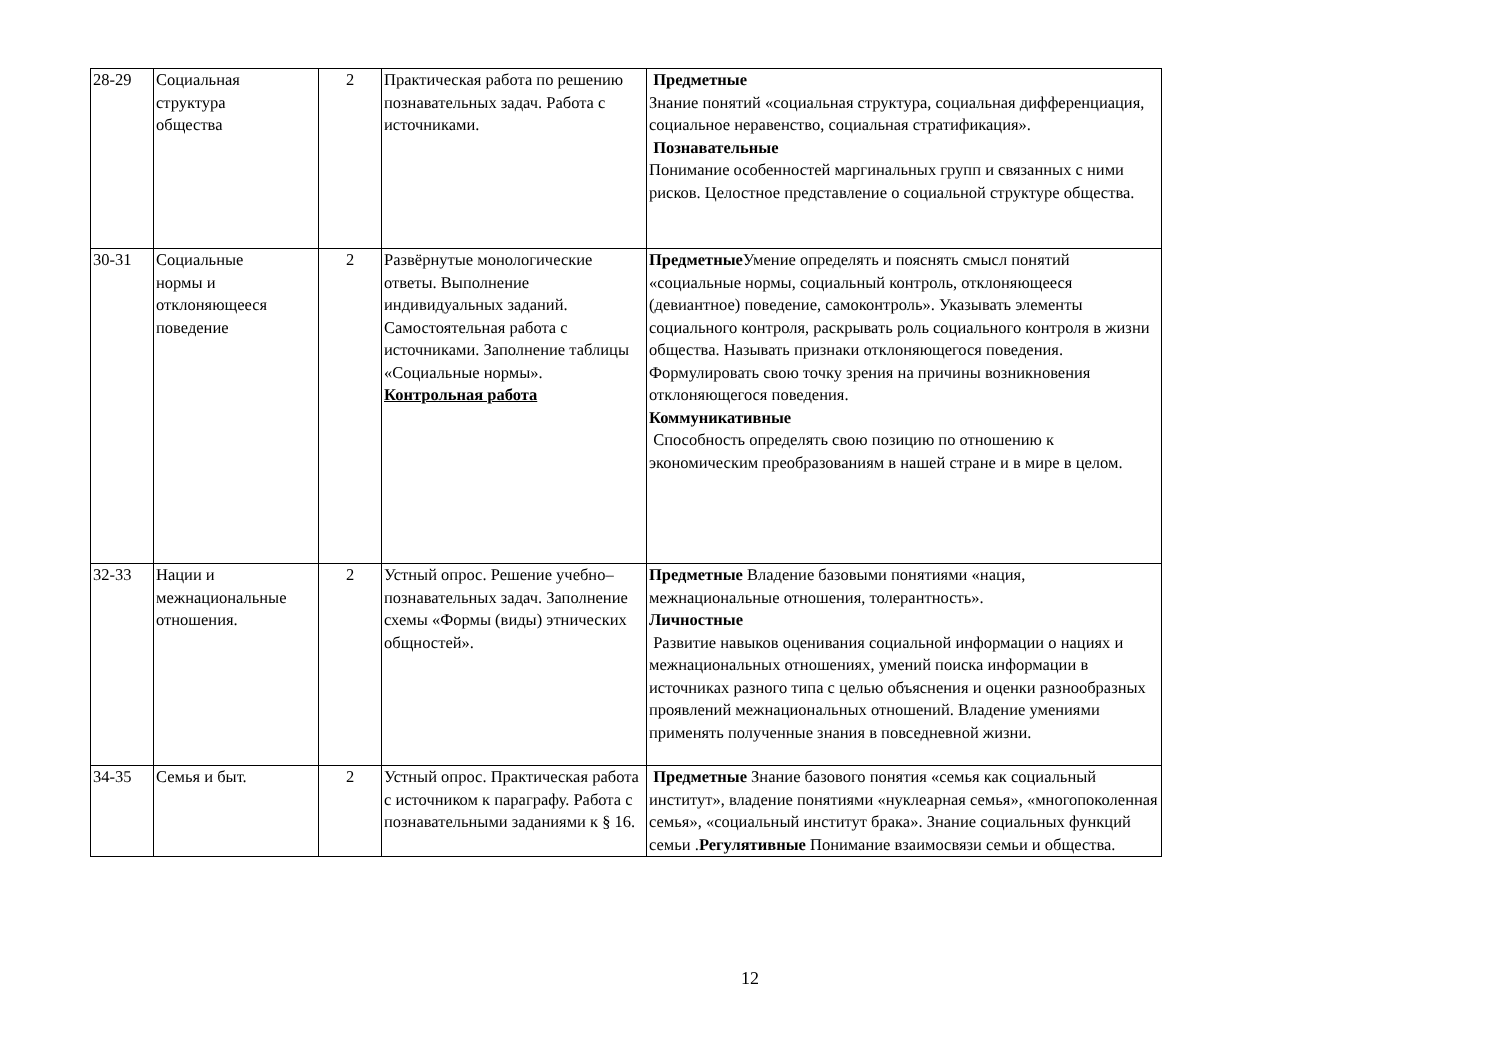| 28-29 | Социальная структура общества | 2 | Практическая работа по решению познавательных задач. Работа с источниками. | Предметные Знание понятий «социальная структура, социальная дифференциация, социальное неравенство, социальная стратификация». Познавательные Понимание особенностей маргинальных групп и связанных с ними рисков. Целостное представление о социальной структуре общества. |
| 30-31 | Социальные нормы и отклоняющееся поведение | 2 | Развёрнутые монологические ответы. Выполнение индивидуальных заданий. Самостоятельная работа с источниками. Заполнение таблицы «Социальные нормы». Контрольная работа | Предметные Умение определять и пояснять смысл понятий «социальные нормы, социальный контроль, отклоняющееся (девиантное) поведение, самоконтроль». Указывать элементы социального контроля, раскрывать роль социального контроля в жизни общества. Называть признаки отклоняющегося поведения. Формулировать свою точку зрения на причины возникновения отклоняющегося поведения. Коммуникативные Способность определять свою позицию по отношению к экономическим преобразованиям в нашей стране и в мире в целом. |
| 32-33 | Нации и межнациональные отношения. | 2 | Устный опрос. Решение учебно–познавательных задач. Заполнение схемы «Формы (виды) этнических общностей». | Предметные Владение базовыми понятиями «нация, межнациональные отношения, толерантность». Личностные Развитие навыков оценивания социальной информации о нациях и межнациональных отношениях, умений поиска информации в источниках разного типа с целью объяснения и оценки разнообразных проявлений межнациональных отношений. Владение умениями применять полученные знания в повседневной жизни. |
| 34-35 | Семья и быт. | 2 | Устный опрос. Практическая работа с источником к параграфу. Работа с познавательными заданиями к § 16. | Предметные Знание базового понятия «семья как социальный институт», владение понятиями «нуклеарная семья», «многопоколенная семья», «социальный институт брака». Знание социальных функций семьи . Регулятивные Понимание взаимосвязи семьи и общества. |
12